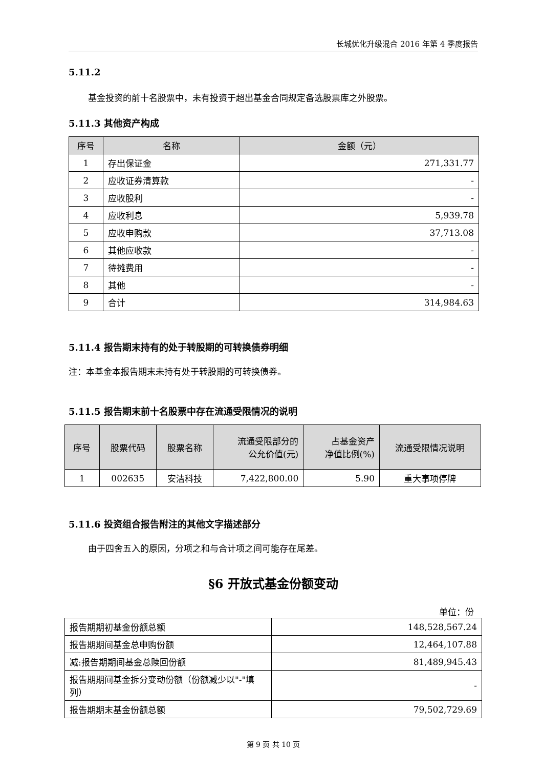长城优化升级混合 2016 年第 4 季度报告
5.11.2
基金投资的前十名股票中，未有投资于超出基金合同规定备选股票库之外股票。
5.11.3 其他资产构成
| 序号 | 名称 | 金额（元） |
| --- | --- | --- |
| 1 | 存出保证金 | 271,331.77 |
| 2 | 应收证券清算款 | - |
| 3 | 应收股利 | - |
| 4 | 应收利息 | 5,939.78 |
| 5 | 应收申购款 | 37,713.08 |
| 6 | 其他应收款 | - |
| 7 | 待摊费用 | - |
| 8 | 其他 | - |
| 9 | 合计 | 314,984.63 |
5.11.4 报告期末持有的处于转股期的可转换债券明细
注：本基金本报告期末未持有处于转股期的可转换债券。
5.11.5 报告期末前十名股票中存在流通受限情况的说明
| 序号 | 股票代码 | 股票名称 | 流通受限部分的 公允价值(元) | 占基金资产 净值比例(%) | 流通受限情况说明 |
| --- | --- | --- | --- | --- | --- |
| 1 | 002635 | 安洁科技 | 7,422,800.00 | 5.90 | 重大事项停牌 |
5.11.6 投资组合报告附注的其他文字描述部分
由于四舍五入的原因，分项之和与合计项之间可能存在尾差。
§6 开放式基金份额变动
单位：份
| 报告期期初基金份额总额 | 148,528,567.24 |
| 报告期期间基金总申购份额 | 12,464,107.88 |
| 减:报告期期间基金总赎回份额 | 81,489,945.43 |
| 报告期期间基金拆分变动份额（份额减少以"-"填列） | - |
| 报告期期末基金份额总额 | 79,502,729.69 |
第 9 页 共 10 页